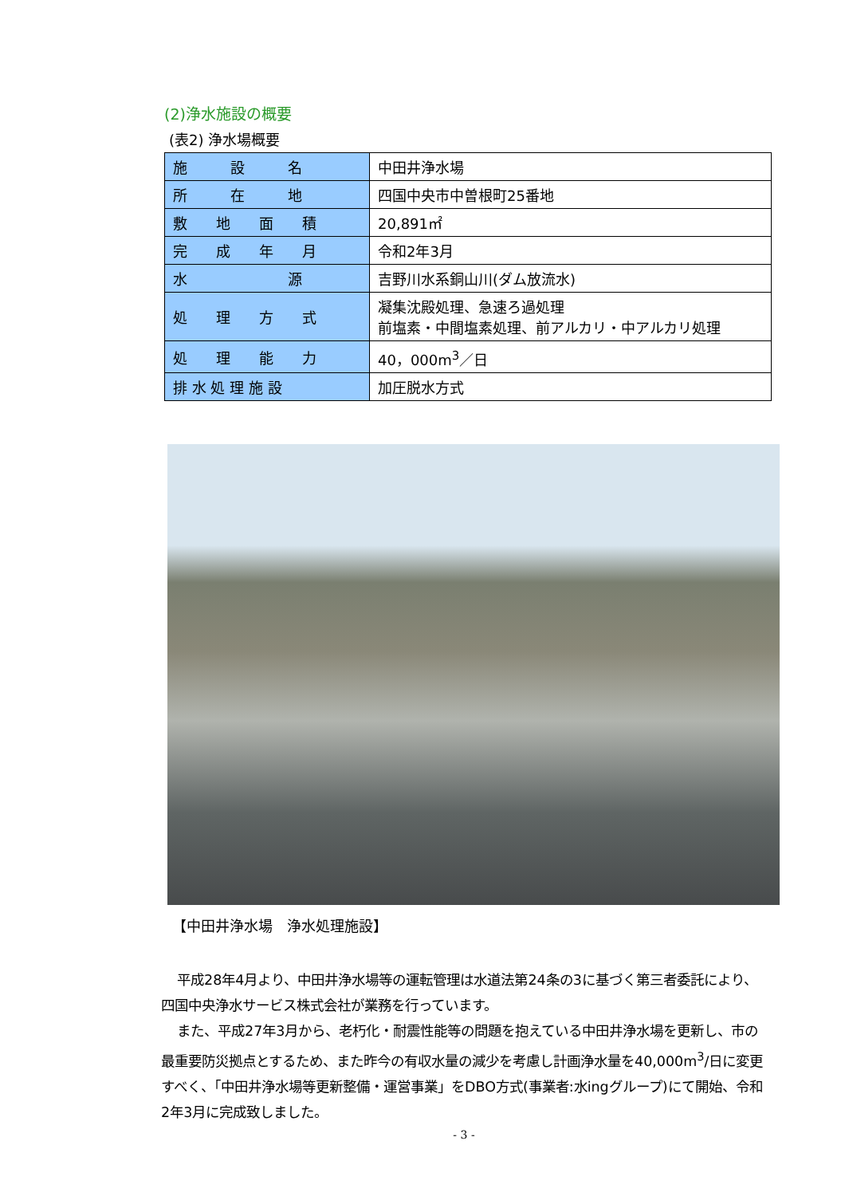(2)浄水施設の概要
(表2) 浄水場概要
| 施 設 名 | 中田井浄水場 |
| 所 在 地 | 四国中央市中曽根町25番地 |
| 敷 地 面 積 | 20,891㎡ |
| 完 成 年 月 | 令和2年3月 |
| 水 源 | 吉野川水系銅山川(ダム放流水) |
| 処 理 方 式 | 凝集沈殿処理、急速ろ過処理 前塩素・中間塩素処理、前アルカリ・中アルカリ処理 |
| 処 理 能 力 | 40，000m<sup>3</sup>／日 |
| 排 水 処 理 施 設 | 加圧脱水方式 |
【中田井浄水場　浄水処理施設】
平成28年4月より、中田井浄水場等の運転管理は水道法第24条の3に基づく第三者委託により、四国中央浄水サービス株式会社が業務を行っています。
また、平成27年3月から、老朽化・耐震性能等の問題を抱えている中田井浄水場を更新し、市の最重要防災拠点とするため、また昨今の有収水量の減少を考慮し計画浄水量を40,000m<sup>3</sup>/日に変更すべく、「中田井浄水場等更新整備・運営事業」をDBO方式(事業者:水ingグループ)にて開始、令和2年3月に完成致しました。
- 3 -